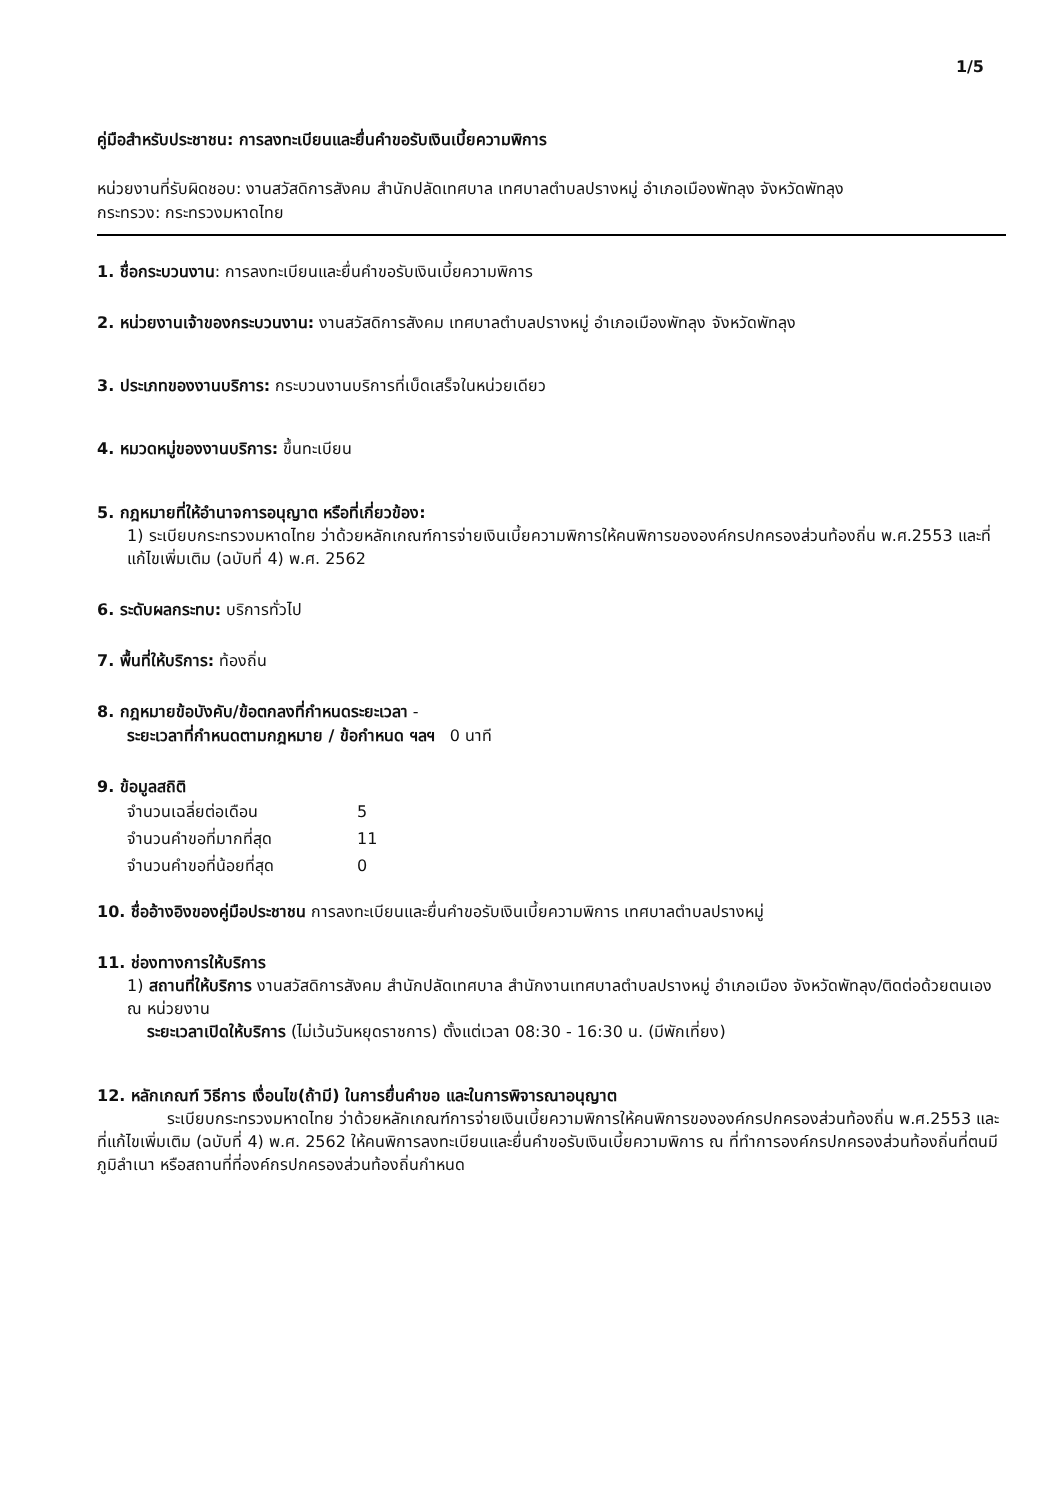1/5
คู่มือสำหรับประชาชน: การลงทะเบียนและยื่นคำขอรับเงินเบี้ยความพิการ
หน่วยงานที่รับผิดชอบ: งานสวัสดิการสังคม สำนักปลัดเทศบาล เทศบาลตำบลปรางหมู่ อำเภอเมืองพัทลุง จังหวัดพัทลุง
กระทรวง: กระทรวงมหาดไทย
1. ชื่อกระบวนงาน: การลงทะเบียนและยื่นคำขอรับเงินเบี้ยความพิการ
2. หน่วยงานเจ้าของกระบวนงาน: งานสวัสดิการสังคม เทศบาลตำบลปรางหมู่ อำเภอเมืองพัทลุง จังหวัดพัทลุง
3. ประเภทของงานบริการ: กระบวนงานบริการที่เบ็ดเสร็จในหน่วยเดียว
4. หมวดหมู่ของงานบริการ: ขึ้นทะเบียน
5. กฎหมายที่ให้อำนาจการอนุญาต หรือที่เกี่ยวข้อง:
1) ระเบียบกระทรวงมหาดไทย ว่าด้วยหลักเกณฑ์การจ่ายเงินเบี้ยความพิการให้คนพิการขององค์กรปกครองส่วนท้องถิ่น พ.ศ.2553 และที่แก้ไขเพิ่มเติม (ฉบับที่ 4) พ.ศ. 2562
6. ระดับผลกระทบ: บริการทั่วไป
7. พื้นที่ให้บริการ: ท้องถิ่น
8. กฎหมายข้อบังคับ/ข้อตกลงที่กำหนดระยะเวลา -
ระยะเวลาที่กำหนดตามกฎหมาย / ข้อกำหนด ฯลฯ 0 นาที
9. ข้อมูลสถิติ
| จำนวนเฉลี่ยต่อเดือน | 5 |
| จำนวนคำขอที่มากที่สุด | 11 |
| จำนวนคำขอที่น้อยที่สุด | 0 |
10. ชื่ออ้างอิงของคู่มือประชาชน การลงทะเบียนและยื่นคำขอรับเงินเบี้ยความพิการ เทศบาลตำบลปรางหมู่
11. ช่องทางการให้บริการ
1) สถานที่ให้บริการ งานสวัสดิการสังคม สำนักปลัดเทศบาล สำนักงานเทศบาลตำบลปรางหมู่ อำเภอเมือง จังหวัดพัทลุง/ติดต่อด้วยตนเอง ณ หน่วยงาน
ระยะเวลาเปิดให้บริการ (ไม่เว้นวันหยุดราชการ) ตั้งแต่เวลา 08:30 - 16:30 น. (มีพักเที่ยง)
12. หลักเกณฑ์ วิธีการ เงื่อนไข(ถ้ามี) ในการยื่นคำขอ และในการพิจารณาอนุญาต
ระเบียบกระทรวงมหาดไทย ว่าด้วยหลักเกณฑ์การจ่ายเงินเบี้ยความพิการให้คนพิการขององค์กรปกครองส่วนท้องถิ่น พ.ศ.2553 และที่แก้ไขเพิ่มเติม (ฉบับที่ 4) พ.ศ. 2562 ให้คนพิการลงทะเบียนและยื่นคำขอรับเงินเบี้ยความพิการ ณ ที่ทำการองค์กรปกครองส่วนท้องถิ่นที่ตนมีภูมิลำเนา หรือสถานที่ที่องค์กรปกครองส่วนท้องถิ่นกำหนด